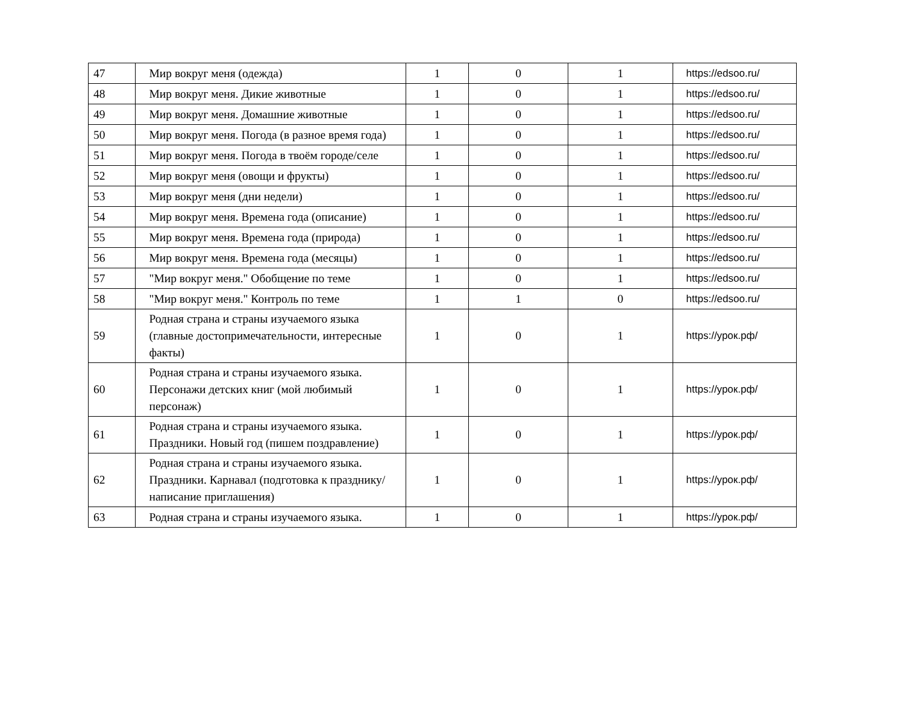| 47 | Мир вокруг меня (одежда) | 1 | 0 | 1 | https://edsoo.ru/ |
| 48 | Мир вокруг меня. Дикие животные | 1 | 0 | 1 | https://edsoo.ru/ |
| 49 | Мир вокруг меня. Домашние животные | 1 | 0 | 1 | https://edsoo.ru/ |
| 50 | Мир вокруг меня. Погода (в разное время года) | 1 | 0 | 1 | https://edsoo.ru/ |
| 51 | Мир вокруг меня. Погода в твоём городе/селе | 1 | 0 | 1 | https://edsoo.ru/ |
| 52 | Мир вокруг меня (овощи и фрукты) | 1 | 0 | 1 | https://edsoo.ru/ |
| 53 | Мир вокруг меня (дни недели) | 1 | 0 | 1 | https://edsoo.ru/ |
| 54 | Мир вокруг меня. Времена года (описание) | 1 | 0 | 1 | https://edsoo.ru/ |
| 55 | Мир вокруг меня. Времена года (природа) | 1 | 0 | 1 | https://edsoo.ru/ |
| 56 | Мир вокруг меня. Времена года (месяцы) | 1 | 0 | 1 | https://edsoo.ru/ |
| 57 | "Мир вокруг меня." Обобщение по теме | 1 | 0 | 1 | https://edsoo.ru/ |
| 58 | "Мир вокруг меня." Контроль по теме | 1 | 1 | 0 | https://edsoo.ru/ |
| 59 | Родная страна и страны изучаемого языка (главные достопримечательности, интересные факты) | 1 | 0 | 1 | https://урок.рф/ |
| 60 | Родная страна и страны изучаемого языка. Персонажи детских книг (мой любимый персонаж) | 1 | 0 | 1 | https://урок.рф/ |
| 61 | Родная страна и страны изучаемого языка. Праздники. Новый год (пишем поздравление) | 1 | 0 | 1 | https://урок.рф/ |
| 62 | Родная страна и страны изучаемого языка. Праздники. Карнавал (подготовка к празднику/написание приглашения) | 1 | 0 | 1 | https://урок.рф/ |
| 63 | Родная страна и страны изучаемого языка. | 1 | 0 | 1 | https://урок.рф/ |